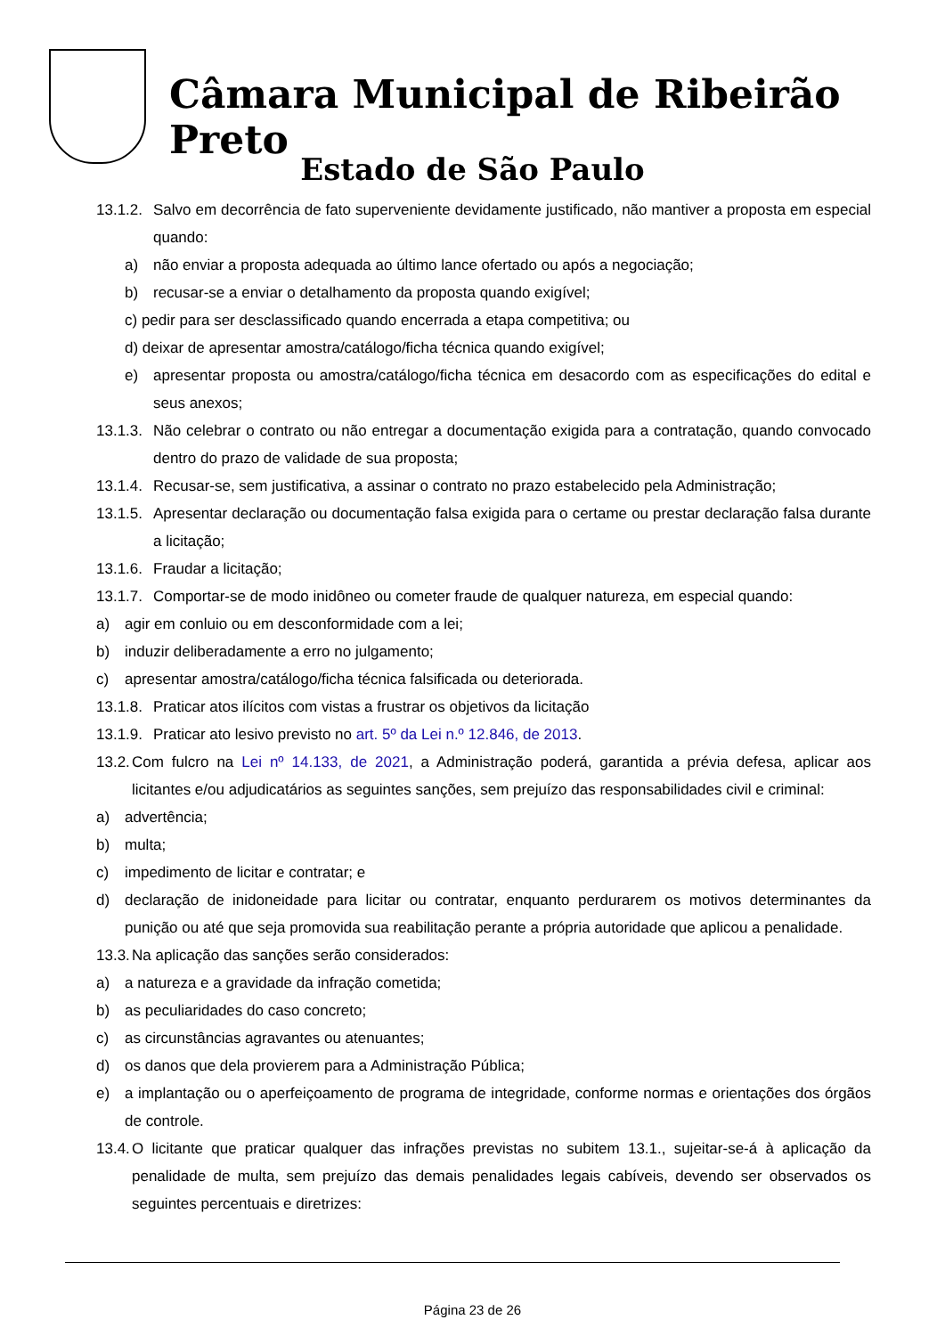Câmara Municipal de Ribeirão Preto
Estado de São Paulo
13.1.2. Salvo em decorrência de fato superveniente devidamente justificado, não mantiver a proposta em especial quando:
a) não enviar a proposta adequada ao último lance ofertado ou após a negociação;
b) recusar-se a enviar o detalhamento da proposta quando exigível;
c) pedir para ser desclassificado quando encerrada a etapa competitiva; ou
d) deixar de apresentar amostra/catálogo/ficha técnica quando exigível;
e) apresentar proposta ou amostra/catálogo/ficha técnica em desacordo com as especificações do edital e seus anexos;
13.1.3. Não celebrar o contrato ou não entregar a documentação exigida para a contratação, quando convocado dentro do prazo de validade de sua proposta;
13.1.4. Recusar-se, sem justificativa, a assinar o contrato no prazo estabelecido pela Administração;
13.1.5. Apresentar declaração ou documentação falsa exigida para o certame ou prestar declaração falsa durante a licitação;
13.1.6. Fraudar a licitação;
13.1.7. Comportar-se de modo inidôneo ou cometer fraude de qualquer natureza, em especial quando:
a) agir em conluio ou em desconformidade com a lei;
b) induzir deliberadamente a erro no julgamento;
c) apresentar amostra/catálogo/ficha técnica falsificada ou deteriorada.
13.1.8. Praticar atos ilícitos com vistas a frustrar os objetivos da licitação
13.1.9. Praticar ato lesivo previsto no art. 5º da Lei n.º 12.846, de 2013.
13.2. Com fulcro na Lei nº 14.133, de 2021, a Administração poderá, garantida a prévia defesa, aplicar aos licitantes e/ou adjudicatários as seguintes sanções, sem prejuízo das responsabilidades civil e criminal:
a) advertência;
b) multa;
c) impedimento de licitar e contratar; e
d) declaração de inidoneidade para licitar ou contratar, enquanto perdurarem os motivos determinantes da punição ou até que seja promovida sua reabilitação perante a própria autoridade que aplicou a penalidade.
13.3. Na aplicação das sanções serão considerados:
a) a natureza e a gravidade da infração cometida;
b) as peculiaridades do caso concreto;
c) as circunstâncias agravantes ou atenuantes;
d) os danos que dela provierem para a Administração Pública;
e) a implantação ou o aperfeiçoamento de programa de integridade, conforme normas e orientações dos órgãos de controle.
13.4. O licitante que praticar qualquer das infrações previstas no subitem 13.1., sujeitar-se-á à aplicação da penalidade de multa, sem prejuízo das demais penalidades legais cabíveis, devendo ser observados os seguintes percentuais e diretrizes:
Página 23 de 26